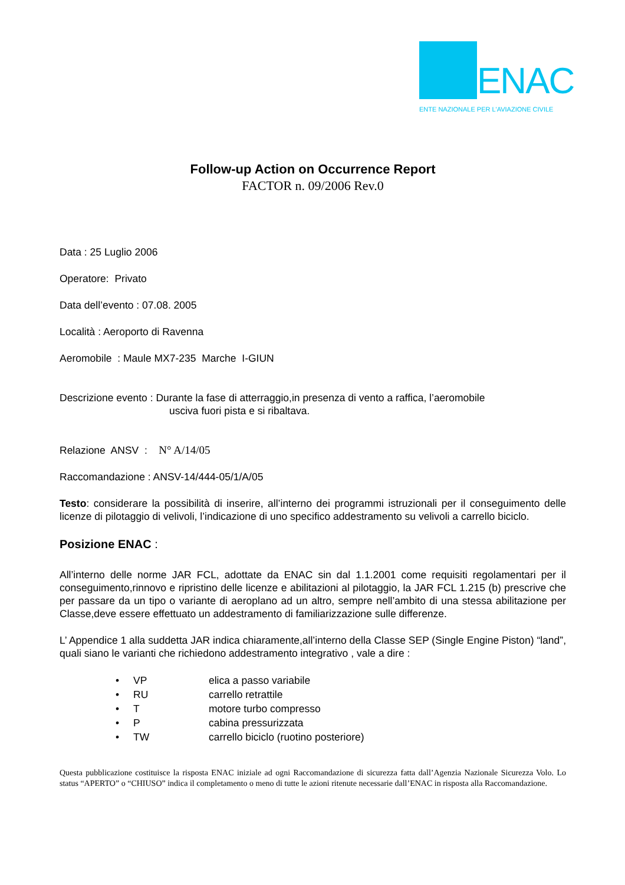ENAC
ENTE NAZIONALE PER L'AVIAZIONE CIVILE
Follow-up Action on Occurrence Report
FACTOR n. 09/2006 Rev.0
Data : 25 Luglio 2006
Operatore: Privato
Data dell’evento : 07.08. 2005
Località : Aeroporto di Ravenna
Aeromobile : Maule MX7-235 Marche I-GIUN
Descrizione evento : Durante la fase di atterraggio,in presenza di vento a raffica, l’aeromobile
usciva fuori pista e si ribaltava.
Relazione ANSV : N° A/14/05
Raccomandazione : ANSV-14/444-05/1/A/05
Testo: considerare la possibilità di inserire, all’interno dei programmi istruzionali per il conseguimento delle licenze di pilotaggio di velivoli, l’indicazione di uno specifico addestramento su velivoli a carrello biciclo.
Posizione ENAC :
All’interno delle norme JAR FCL, adottate da ENAC sin dal 1.1.2001 come requisiti regolamentari per il conseguimento,rinnovo e ripristino delle licenze e abilitazioni al pilotaggio, la JAR FCL 1.215 (b) prescrive che per passare da un tipo o variante di aeroplano ad un altro, sempre nell’ambito di una stessa abilitazione per Classe,deve essere effettuato un addestramento di familiarizzazione sulle differenze.
L’ Appendice 1 alla suddetta JAR indica chiaramente,all’interno della Classe SEP (Single Engine Piston) “land”, quali siano le varianti che richiedono addestramento integrativo , vale a dire :
• VP elica a passo variabile
• RU carrello retrattile
• T motore turbo compresso
• P cabina pressurizzata
• TW carrello biciclo (ruotino posteriore)
Questa pubblicazione costituisce la risposta ENAC iniziale ad ogni Raccomandazione di sicurezza fatta dall’Agenzia Nazionale Sicurezza Volo. Lo status “APERTO” o “CHIUSO” indica il completamento o meno di tutte le azioni ritenute necessarie dall’ENAC in risposta alla Raccomandazione.